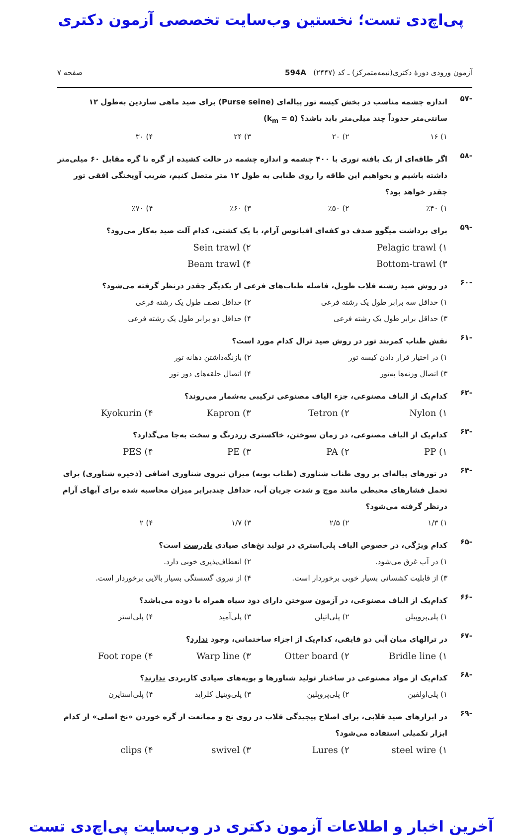پی‌اچ‌دی تست؛ نخستین وب‌سایت تخصصی آزمون دکتری
آزمون ورودی دورهٔ دکتری(نیمه‌متمرکز) ـ کد (۲۴۴۷) 594A صفحه ۷
-۵۷ اندازه چشمه مناسب در بخش کیسه تور پیاله‌ای (Purse seine) برای صید ماهی ساردین به‌طول ۱۲ سانتی‌متر حدوداً چند میلی‌متر باید باشد؟ (k<sub>m</sub> = ۵)
۱) ۱۶ ۲) ۲۰ ۳) ۲۴ ۴) ۳۰
-۵۸ اگر طاقه‌ای از یک بافته توری با ۴۰۰ چشمه و اندازه چشمه در حالت کشیده از گره تا گره مقابل ۶۰ میلی‌متر داشته باشیم و بخواهیم این طاقه را روی طنابی به طول ۱۲ متر متصل کنیم، ضریب آویختگی افقی تور چقدر خواهد بود؟
۱) ٪۴۰ ۲) ٪۵۰ ۳) ٪۶۰ ۴) ٪۷۰
-۵۹ برای برداشت میگوو صدف دو کفه‌ای اقیانوس آرام، با یک کشتی، کدام آلت صید به‌کار می‌رود؟
۱) Pelagic trawl ۲) Sein trawl ۳) Bottom-trawl ۴) Beam trawl
-۶۰ در روش صید رشته قلاب طویل، فاصله طناب‌های فرعی از یکدیگر چقدر درنظر گرفته می‌شود؟
۱) حداقل سه برابر طول یک رشته فرعی ۲) حداقل نصف طول یک رشته فرعی ۳) حداقل برابر طول یک رشته فرعی ۴) حداقل دو برابر طول یک رشته فرعی
-۶۱ نقش طناب کمربند تور در روش صید ترال کدام مورد است؟
۱) در اختیار قرار دادن کیسه تور ۲) بازنگه‌داشتن دهانه تور ۳) اتصال وزنه‌ها به‌تور ۴) اتصال حلقه‌های دور تور
-۶۲ کدام‌یک از الیاف مصنوعی، جزء الیاف مصنوعی ترکیبی به‌شمار می‌روند؟
۱) Nylon ۲) Tetron ۳) Kapron ۴) Kyokurin
-۶۳ کدام‌یک از الیاف مصنوعی، در زمان سوختن، خاکستری زردرنگ و سخت به‌جا می‌گذارد؟
۱) PP ۲) PA ۳) PE ۴) PES
-۶۴ در تورهای پیاله‌ای بر روی طناب شناوری (طناب بویه) میزان نیروی شناوری اضافی (ذخیره شناوری) برای تحمل فشارهای محیطی مانند موج و شدت جریان آب، حداقل چندبرابر میزان محاسبه شده برای آبهای آرام درنظر گرفته می‌شود؟
۱) ۱/۳ ۲) ۲/۵ ۳) ۱/۷ ۴) ۲
-۶۵ کدام ویژگی، در خصوص الیاف پلی‌استری در تولید نخ‌های صیادی نادرست است؟
۱) در آب غرق می‌شود. ۲) انعطاف‌پذیری خوبی دارد. ۳) از قابلیت کشسانی بسیار خوبی برخوردار است. ۴) از نیروی گسستگی بسیار بالایی برخوردار است.
-۶۶ کدام‌یک از الیاف مصنوعی، در آزمون سوختن دارای دود سیاه همراه با دوده می‌باشد؟
۱) پلی‌پروپیلن ۲) پلی‌اتیلن ۳) پلی‌آمید ۴) پلی‌استر
-۶۷ در ترالهای میان آبی دو قایقی، کدام‌یک از اجزاء ساختمانی، وجود ندارد؟
۱) Bridle line ۲) Otter board ۳) Warp line ۴) Foot rope
-۶۸ کدام‌یک از مواد مصنوعی در ساختار تولید شناورها و بویه‌های صیادی کاربردی ندارند؟
۱) پلی‌اولفین ۲) پلی‌پروپلین ۳) پلی‌وینیل کلراید ۴) پلی‌استایرن
-۶۹ در ابزارهای صید قلابی، برای اصلاح پیچیدگی قلاب در روی نخ و ممانعت از گره خوردن «نخ اصلی» از کدام ابزار تکمیلی استفاده می‌شود؟
۱) steel wire ۲) Lures ۳) swivel ۴) clips
آخرین اخبار و اطلاعات آزمون دکتری در وب‌سایت پی‌اچ‌دی تست